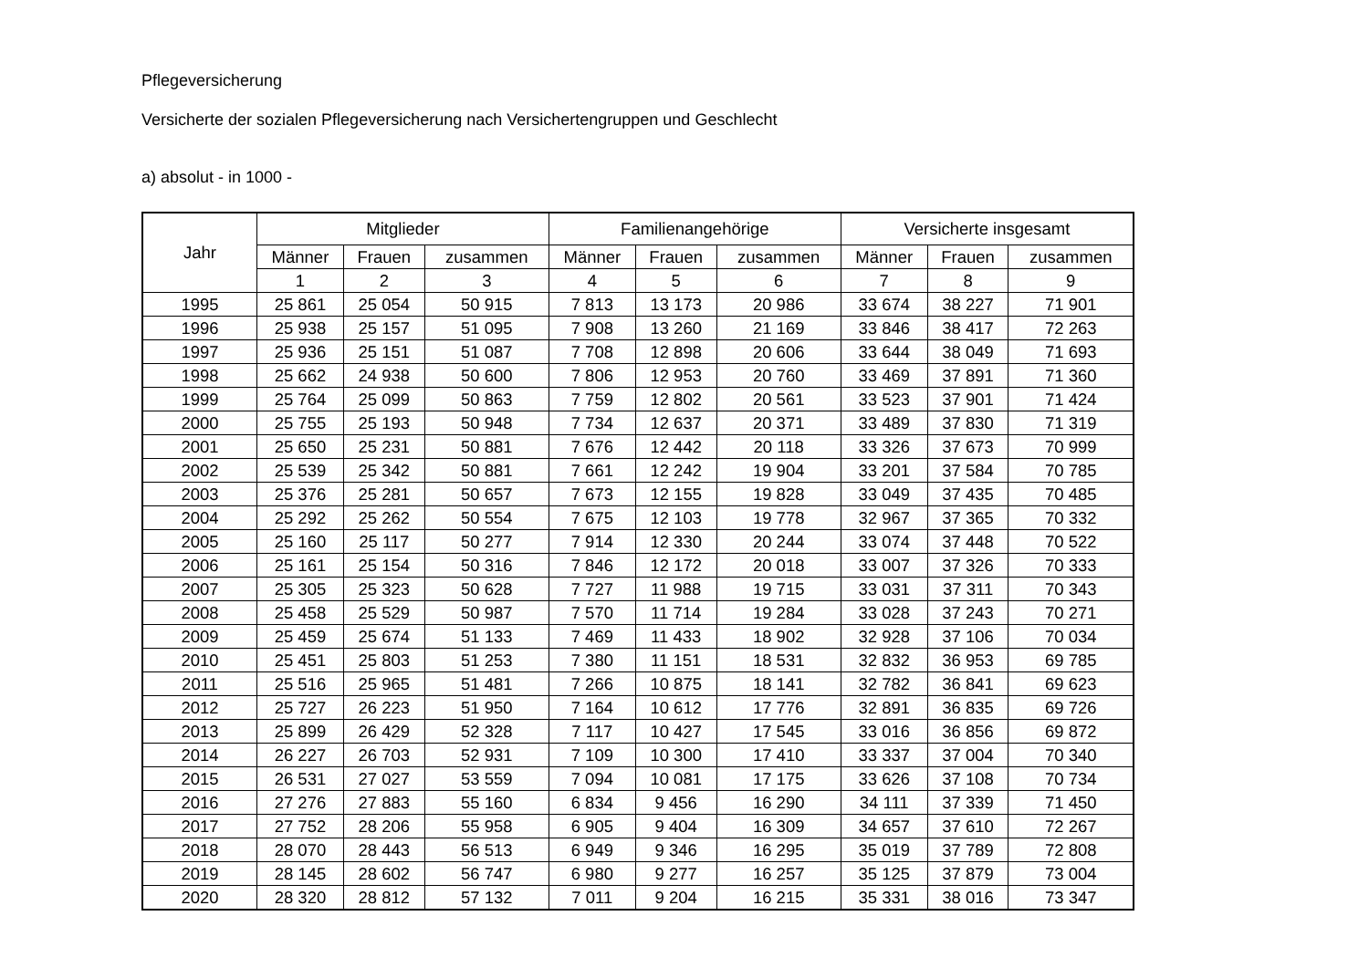Pflegeversicherung
Versicherte der sozialen Pflegeversicherung nach Versichertengruppen und Geschlecht
a) absolut - in 1000 -
| Jahr | Mitglieder | | | Familienangehörige | | | Versicherte insgesamt | | |
| --- | --- | --- | --- | --- | --- | --- | --- | --- | --- |
| | Männer | Frauen | zusammen | Männer | Frauen | zusammen | Männer | Frauen | zusammen |
| | 1 | 2 | 3 | 4 | 5 | 6 | 7 | 8 | 9 |
| 1995 | 25 861 | 25 054 | 50 915 | 7 813 | 13 173 | 20 986 | 33 674 | 38 227 | 71 901 |
| 1996 | 25 938 | 25 157 | 51 095 | 7 908 | 13 260 | 21 169 | 33 846 | 38 417 | 72 263 |
| 1997 | 25 936 | 25 151 | 51 087 | 7 708 | 12 898 | 20 606 | 33 644 | 38 049 | 71 693 |
| 1998 | 25 662 | 24 938 | 50 600 | 7 806 | 12 953 | 20 760 | 33 469 | 37 891 | 71 360 |
| 1999 | 25 764 | 25 099 | 50 863 | 7 759 | 12 802 | 20 561 | 33 523 | 37 901 | 71 424 |
| 2000 | 25 755 | 25 193 | 50 948 | 7 734 | 12 637 | 20 371 | 33 489 | 37 830 | 71 319 |
| 2001 | 25 650 | 25 231 | 50 881 | 7 676 | 12 442 | 20 118 | 33 326 | 37 673 | 70 999 |
| 2002 | 25 539 | 25 342 | 50 881 | 7 661 | 12 242 | 19 904 | 33 201 | 37 584 | 70 785 |
| 2003 | 25 376 | 25 281 | 50 657 | 7 673 | 12 155 | 19 828 | 33 049 | 37 435 | 70 485 |
| 2004 | 25 292 | 25 262 | 50 554 | 7 675 | 12 103 | 19 778 | 32 967 | 37 365 | 70 332 |
| 2005 | 25 160 | 25 117 | 50 277 | 7 914 | 12 330 | 20 244 | 33 074 | 37 448 | 70 522 |
| 2006 | 25 161 | 25 154 | 50 316 | 7 846 | 12 172 | 20 018 | 33 007 | 37 326 | 70 333 |
| 2007 | 25 305 | 25 323 | 50 628 | 7 727 | 11 988 | 19 715 | 33 031 | 37 311 | 70 343 |
| 2008 | 25 458 | 25 529 | 50 987 | 7 570 | 11 714 | 19 284 | 33 028 | 37 243 | 70 271 |
| 2009 | 25 459 | 25 674 | 51 133 | 7 469 | 11 433 | 18 902 | 32 928 | 37 106 | 70 034 |
| 2010 | 25 451 | 25 803 | 51 253 | 7 380 | 11 151 | 18 531 | 32 832 | 36 953 | 69 785 |
| 2011 | 25 516 | 25 965 | 51 481 | 7 266 | 10 875 | 18 141 | 32 782 | 36 841 | 69 623 |
| 2012 | 25 727 | 26 223 | 51 950 | 7 164 | 10 612 | 17 776 | 32 891 | 36 835 | 69 726 |
| 2013 | 25 899 | 26 429 | 52 328 | 7 117 | 10 427 | 17 545 | 33 016 | 36 856 | 69 872 |
| 2014 | 26 227 | 26 703 | 52 931 | 7 109 | 10 300 | 17 410 | 33 337 | 37 004 | 70 340 |
| 2015 | 26 531 | 27 027 | 53 559 | 7 094 | 10 081 | 17 175 | 33 626 | 37 108 | 70 734 |
| 2016 | 27 276 | 27 883 | 55 160 | 6 834 | 9 456 | 16 290 | 34 111 | 37 339 | 71 450 |
| 2017 | 27 752 | 28 206 | 55 958 | 6 905 | 9 404 | 16 309 | 34 657 | 37 610 | 72 267 |
| 2018 | 28 070 | 28 443 | 56 513 | 6 949 | 9 346 | 16 295 | 35 019 | 37 789 | 72 808 |
| 2019 | 28 145 | 28 602 | 56 747 | 6 980 | 9 277 | 16 257 | 35 125 | 37 879 | 73 004 |
| 2020 | 28 320 | 28 812 | 57 132 | 7 011 | 9 204 | 16 215 | 35 331 | 38 016 | 73 347 |